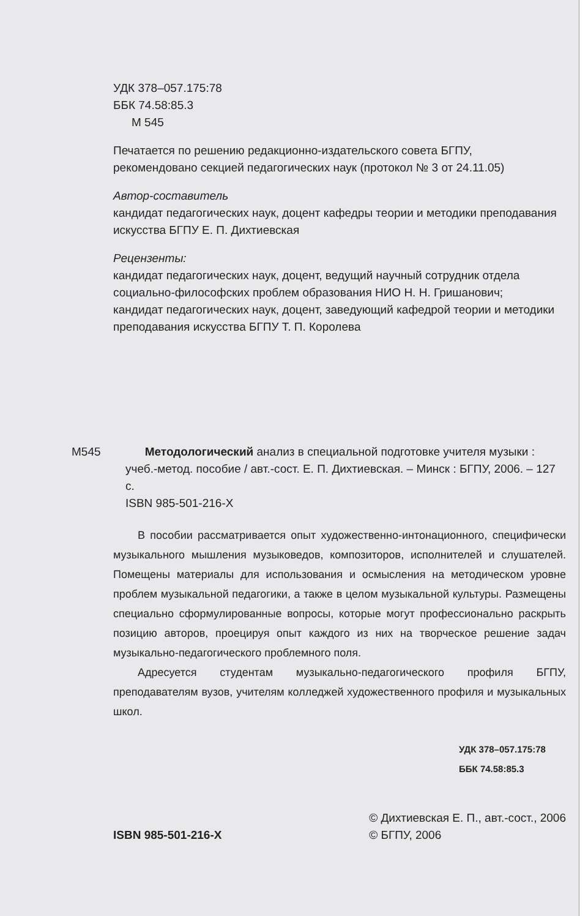УДК 378–057.175:78
ББК 74.58:85.3
М 545
Печатается по решению редакционно-издательского совета БГПУ,
рекомендовано секцией педагогических наук (протокол № 3 от 24.11.05)
Автор-составитель
кандидат педагогических наук, доцент кафедры теории и методики преподавания искусства БГПУ Е. П. Дихтиевская
Рецензенты:
кандидат педагогических наук, доцент, ведущий научный сотрудник отдела социально-философских проблем образования НИО Н. Н. Гришанович;
кандидат педагогических наук, доцент, заведующий кафедрой теории и методики преподавания искусства БГПУ Т. П. Королева
М545 Методологический анализ в специальной подготовке учителя музыки : учеб.-метод. пособие / авт.-сост. Е. П. Дихтиевская. – Минск : БГПУ, 2006. – 127 с.
ISBN 985-501-216-X
В пособии рассматривается опыт художественно-интонационного, специфически музыкального мышления музыковедов, композиторов, исполнителей и слушателей. Помещены материалы для использования и осмысления на методическом уровне проблем музыкальной педагогики, а также в целом музыкальной культуры. Размещены специально сформулированные вопросы, которые могут профессионально раскрыть позицию авторов, проецируя опыт каждого из них на творческое решение задач музыкально-педагогического проблемного поля.
Адресуется студентам музыкально-педагогического профиля БГПУ, преподавателям вузов, учителям колледжей художественного профиля и музыкальных школ.
УДК 378–057.175:78
ББК 74.58:85.3
ISBN 985-501-216-X
© Дихтиевская Е. П., авт.-сост., 2006
© БГПУ, 2006